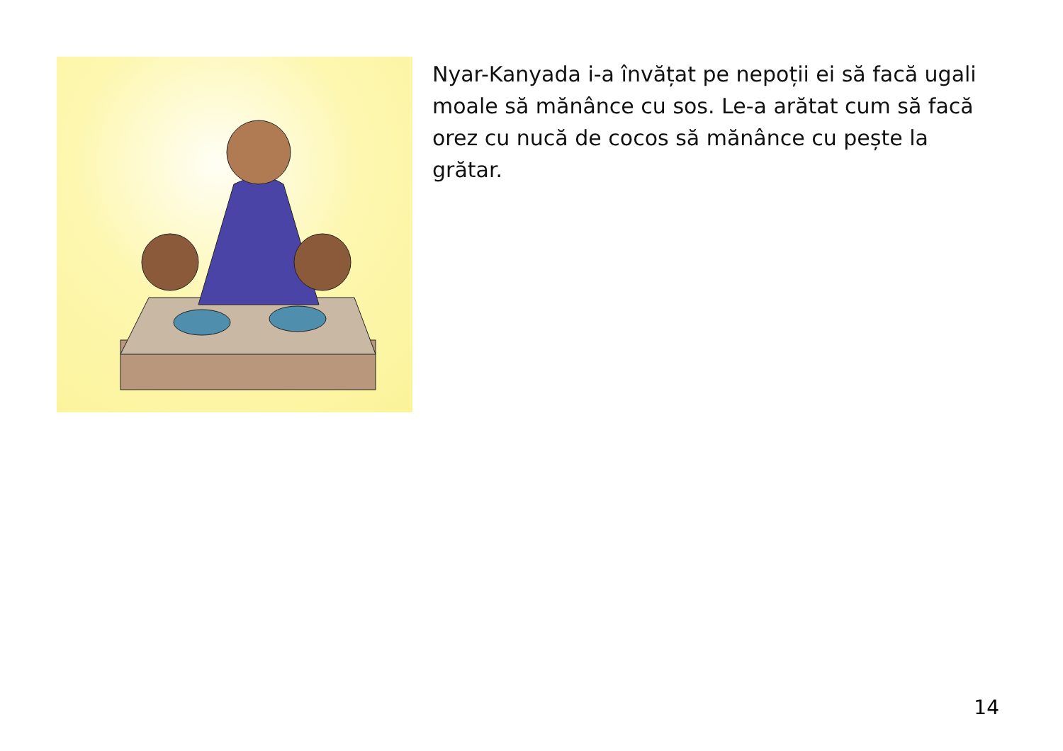Nyar-Kanyada i-a învățat pe nepoții ei să facă ugali moale să mănânce cu sos. Le-a arătat cum să facă orez cu nucă de cocos să mănânce cu pește la grătar.
14